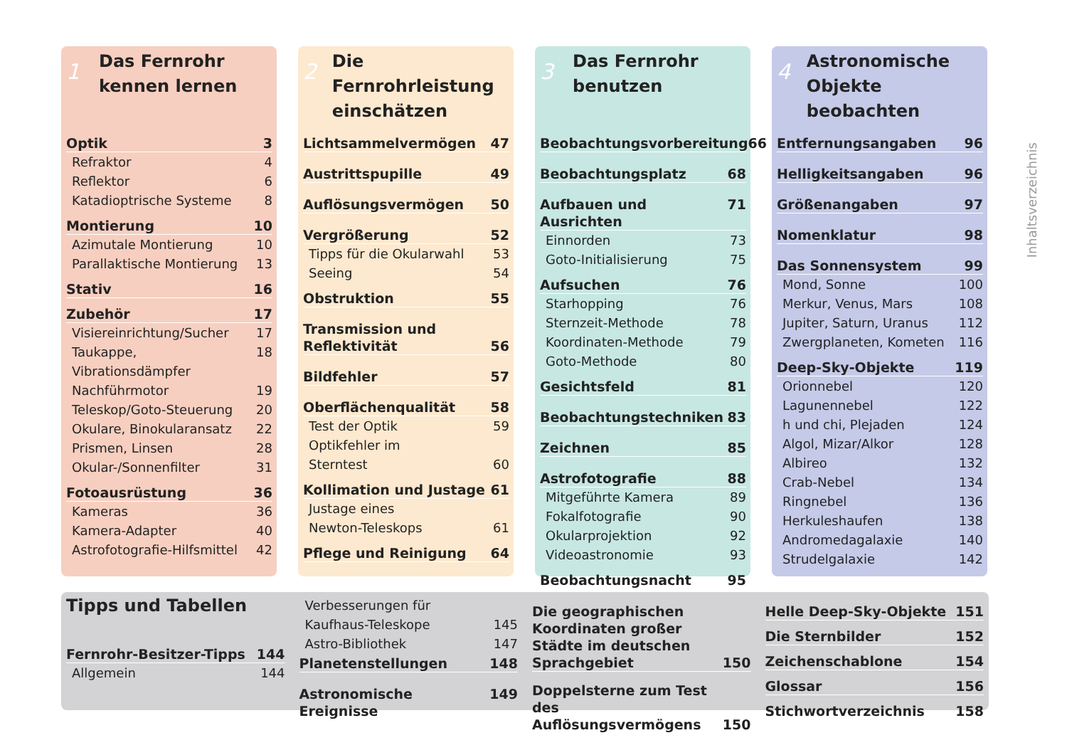1 Das Fernrohr
kennen lernen
Optik 3
Refraktor 4
Reflektor 6
Katadioptrische Systeme 8
Montierung 10
Azimutale Montierung 10
Parallaktische Montierung 13
Stativ 16
Zubehör 17
Visiereinrichtung/Sucher 17
Taukappe, Vibrationsdämpfer 18
Nachführmotor 19
Teleskop/Goto-Steuerung 20
Okulare, Binokularansatz 22
Prismen, Linsen 28
Okular-/Sonnenfilter 31
Fotoausrüstung 36
Kameras 36
Kamera-Adapter 40
Astrofotografie-Hilfsmittel 42
2 Die Fernrohrleistung
einschätzen
Lichtsammelvermögen 47
Austrittspupille 49
Auflösungsvermögen 50
Vergrößerung 52
Tipps für die Okularwahl 53
Seeing 54
Obstruktion 55
Transmission und
Reflektivität 56
Bildfehler 57
Oberflächenqualität 58
Test der Optik 59
Optikfehler im
Sterntest 60
Kollimation und Justage 61
Justage eines
Newton-Teleskops 61
Pflege und Reinigung 64
3 Das Fernrohr
benutzen
Beobachtungsvorbereitung 66
Beobachtungsplatz 68
Aufbauen und Ausrichten 71
Einnorden 73
Goto-Initialisierung 75
Aufsuchen 76
Starhopping 76
Sternzeit-Methode 78
Koordinaten-Methode 79
Goto-Methode 80
Gesichtsfeld 81
Beobachtungstechniken 83
Zeichnen 85
Astrofotografie 88
Mitgeführte Kamera 89
Fokalfotografie 90
Okularprojektion 92
Videoastronomie 93
Beobachtungsnacht 95
4 Astronomische
Objekte beobachten
Entfernungsangaben 96
Helligkeitsangaben 96
Größenangaben 97
Nomenklatur 98
Das Sonnensystem 99
Mond, Sonne 100
Merkur, Venus, Mars 108
Jupiter, Saturn, Uranus 112
Zwergplaneten, Kometen 116
Deep-Sky-Objekte 119
Orionnebel 120
Lagunennebel 122
h und chi, Plejaden 124
Algol, Mizar/Alkor 128
Albireo 132
Crab-Nebel 134
Ringnebel 136
Herkuleshaufen 138
Andromedagalaxie 140
Strudelgalaxie 142
Inhaltsverzeichnis
Tipps und Tabellen
Fernrohr-Besitzer-Tipps 144
Allgemein 144
Verbesserungen für
Kaufhaus-Teleskope 145
Astro-Bibliothek 147
Planetenstellungen 148
Astronomische Ereignisse 149
Die geographischen Koordinaten großer Städte im deutschen Sprachgebiet 150
Doppelsterne zum Test des Auflösungsvermögens 150
Helle Deep-Sky-Objekte 151
Die Sternbilder 152
Zeichenschablone 154
Glossar 156
Stichwortverzeichnis 158